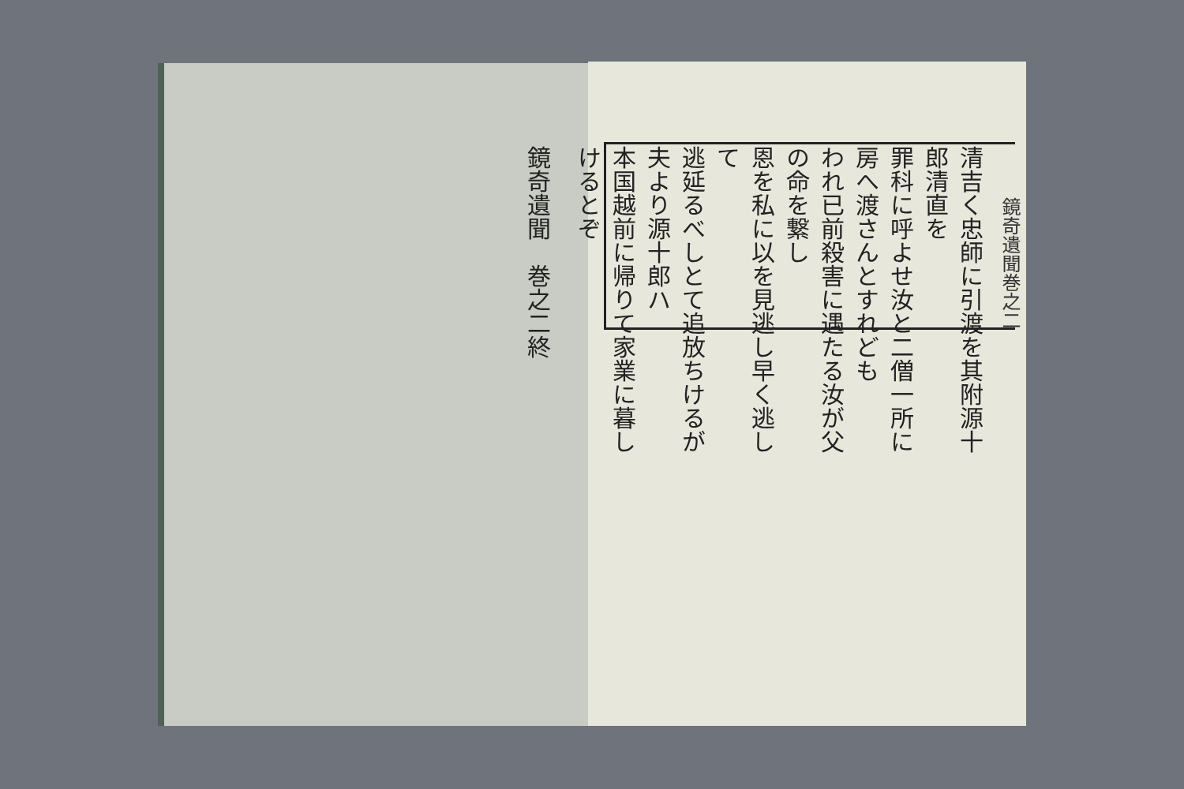清吉く忠師に引渡を其附源十郎清直を
罪科に呼よせ汝と二僧一所に房へ渡さんとすれども
われ已前殺害に遇たる汝が父の命を繋し
恩を私に以を見逃し早く逃して
逃延るべしとて追放ちけるが夫より源十郎ハ
本国越前に帰りて家業に暮しけるとぞ
鏡奇遺聞　巻之二終
鏡奇遺聞巻之二